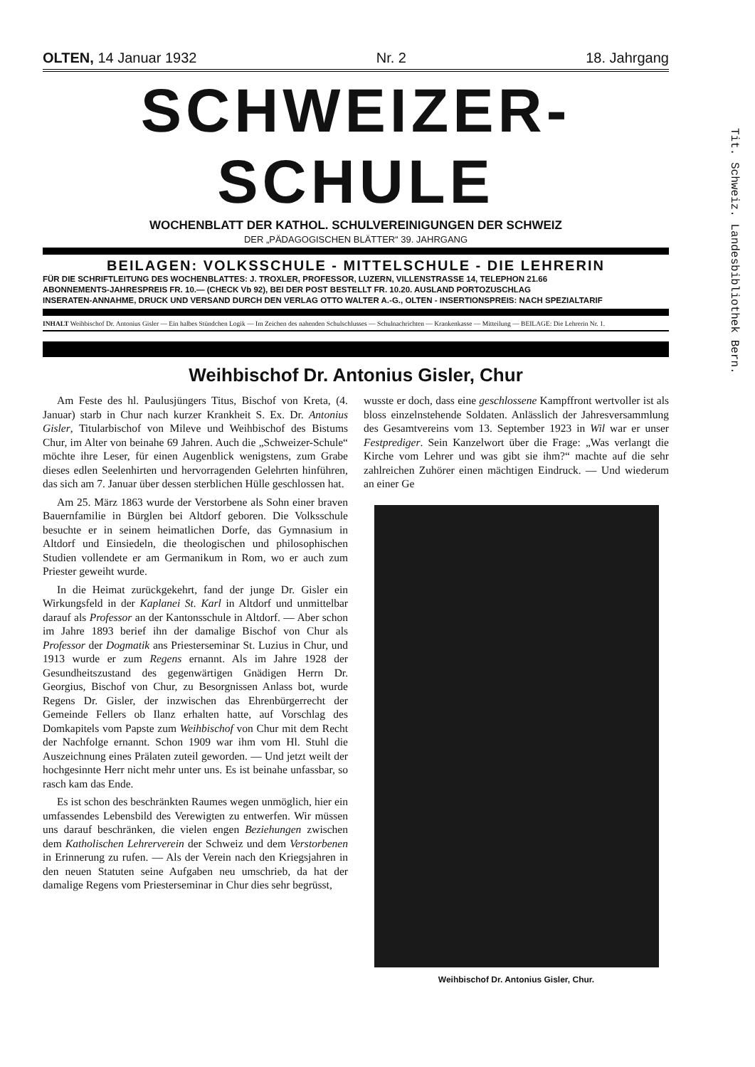OLTEN, 14 Januar 1932 Nr. 2 18. Jahrgang
SCHWEIZER-SCHULE
WOCHENBLATT DER KATHOL. SCHULVEREINIGUNGEN DER SCHWEIZ
DER „PÄDAGOGISCHEN BLÄTTER“ 39. JAHRGANG
BEILAGEN: VOLKSSCHULE - MITTELSCHULE - DIE LEHRERIN
FÜR DIE SCHRIFTLEITUNG DES WOCHENBLATTES: J. TROXLER, PROFESSOR, LUZERN, VILLENSTRASSE 14, TELEPHON 21.66
ABONNEMENTS-JAHRESPREIS FR. 10.— (CHECK Vb 92), BEI DER POST BESTELLT FR. 10.20. AUSLAND PORTOZUSCHLAG
INSERATEN-ANNAHME, DRUCK UND VERSAND DURCH DEN VERLAG OTTO WALTER A.-G., OLTEN - INSERTIONSPREIS: NACH SPEZIALTARIF
INHALT Weihbischof Dr. Antonius Gisler — Ein halbes Stündchen Logik — Im Zeichen des nahenden Schulschlusses — Schulnachrichten — Krankenkasse — Mitteilung — BEILAGE: Die Lehrerin Nr. 1.
Weihbischof Dr. Antonius Gisler, Chur
Am Feste des hl. Paulusjüngers Titus, Bischof von Kreta, (4. Januar) starb in Chur nach kurzer Krankheit S. Ex. Dr. Antonius Gisler, Titularbischof von Mileve und Weihbischof des Bistums Chur, im Alter von beinahe 69 Jahren. Auch die „Schweizer-Schule“ möchte ihre Leser, für einen Augenblick wenigstens, zum Grabe dieses edlen Seelenhirten und hervorragenden Gelehrten hinführen, das sich am 7. Januar über dessen sterblichen Hülle geschlossen hat.
Am 25. März 1863 wurde der Verstorbene als Sohn einer braven Bauernfamilie in Bürglen bei Altdorf geboren. Die Volksschule besuchte er in seinem heimatlichen Dorfe, das Gymnasium in Altdorf und Einsiedeln, die theologischen und philosophischen Studien vollendete er am Germanikum in Rom, wo er auch zum Priester geweiht wurde.
In die Heimat zurückgekehrt, fand der junge Dr. Gisler ein Wirkungsfeld in der Kaplanei St. Karl in Altdorf und unmittelbar darauf als Professor an der Kantonsschule in Altdorf. — Aber schon im Jahre 1893 berief ihn der damalige Bischof von Chur als Professor der Dogmatik ans Priesterseminar St. Luzius in Chur, und 1913 wurde er zum Regens ernannt. Als im Jahre 1928 der Gesundheitszustand des gegenwärtigen Gnädigen Herrn Dr. Georgius, Bischof von Chur, zu Besorgnissen Anlass bot, wurde Regens Dr. Gisler, der inzwischen das Ehrenbürgerrecht der Gemeinde Fellers ob Ilanz erhalten hatte, auf Vorschlag des Domkapitels vom Papste zum Weihbischof von Chur mit dem Recht der Nachfolge ernannt. Schon 1909 war ihm vom Hl. Stuhl die Auszeichnung eines Prälaten zuteil geworden. — Und jetzt weilt der hochgesinnte Herr nicht mehr unter uns. Es ist beinahe unfassbar, so rasch kam das Ende.
Es ist schon des beschränkten Raumes wegen unmöglich, hier ein umfassendes Lebensbild des Verewigten zu entwerfen. Wir müssen uns darauf beschränken, die vielen engen Beziehungen zwischen dem Katholischen Lehrerverein der Schweiz und dem Verstorbenen in Erinnerung zu rufen. — Als der Verein nach den Kriegsjahren in den neuen Statuten seine Aufgaben neu umschrieb, da hat der damalige Regens vom Priesterseminar in Chur dies sehr begrüsst,
wusste er doch, dass eine geschlossene Kampffront wertvoller ist als bloss einzelnstehende Soldaten. Anlässlich der Jahresversammlung des Gesamtvereins vom 13. September 1923 in Wil war er unser Festprediger. Sein Kanzelwort über die Frage: „Was verlangt die Kirche vom Lehrer und was gibt sie ihm?“ machte auf die sehr zahlreichen Zuhörer einen mächtigen Eindruck. — Und wiederum an einer Ge
Weihbischof Dr. Antonius Gisler, Chur.
Tit. Schweiz. Landesbibliothek Bern.